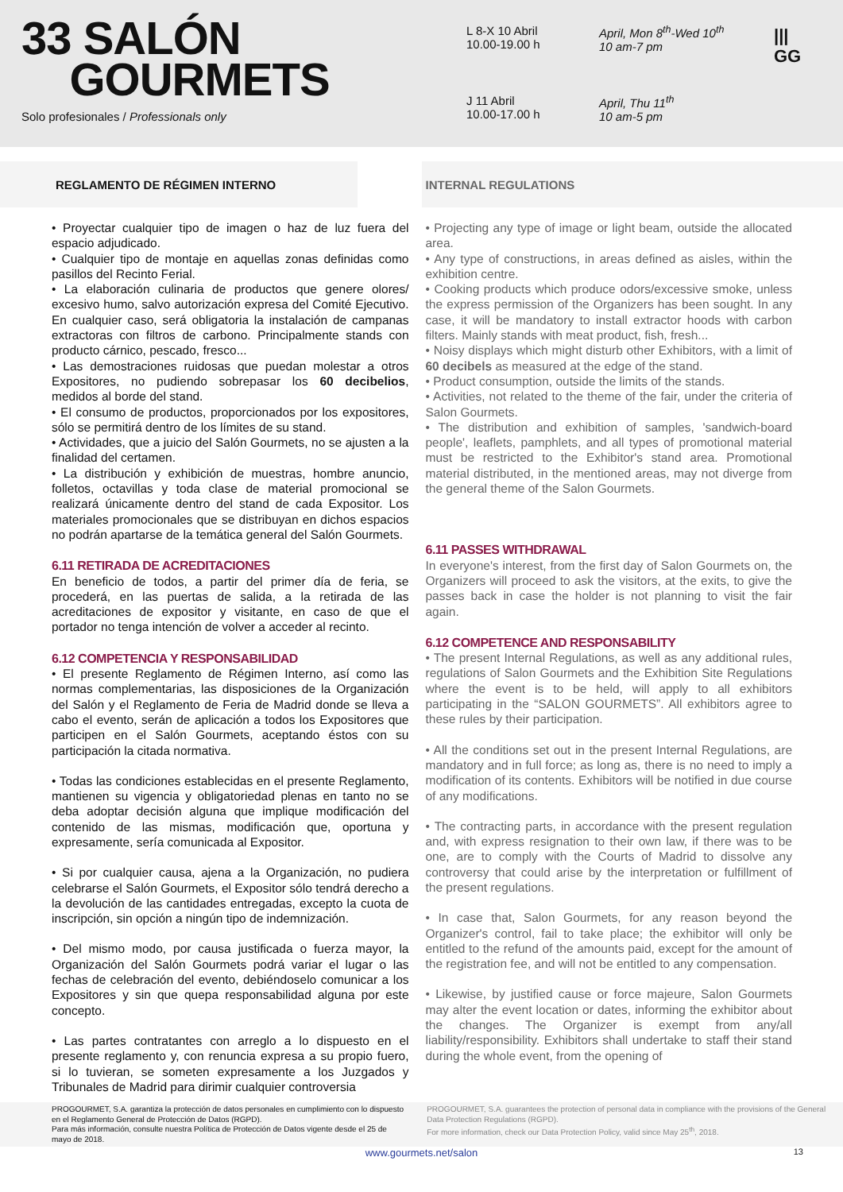33 SALÓN
GOURMETS
Solo profesionales / Professionals only
L 8-X 10 Abril
10.00-19.00 h
April, Mon 8<sup>th</sup>-Wed 10<sup>th</sup>
10 am-7 pm
J 11 Abril
10.00-17.00 h
April, Thu 11<sup>th</sup>
10 am-5 pm
|||
GG
REGLAMENTO DE RÉGIMEN INTERNO
• Proyectar cualquier tipo de imagen o haz de luz fuera del espacio adjudicado.
• Cualquier tipo de montaje en aquellas zonas definidas como pasillos del Recinto Ferial.
• La elaboración culinaria de productos que genere olores/ excesivo humo, salvo autorización expresa del Comité Ejecutivo. En cualquier caso, será obligatoria la instalación de campanas extractoras con filtros de carbono. Principalmente stands con producto cárnico, pescado, fresco...
• Las demostraciones ruidosas que puedan molestar a otros Expositores, no pudiendo sobrepasar los 60 decibelios, medidos al borde del stand.
• El consumo de productos, proporcionados por los expositores, sólo se permitirá dentro de los límites de su stand.
• Actividades, que a juicio del Salón Gourmets, no se ajusten a la finalidad del certamen.
• La distribución y exhibición de muestras, hombre anuncio, folletos, octavillas y toda clase de material promocional se realizará únicamente dentro del stand de cada Expositor. Los materiales promocionales que se distribuyan en dichos espacios no podrán apartarse de la temática general del Salón Gourmets.
6.11 RETIRADA DE ACREDITACIONES
En beneficio de todos, a partir del primer día de feria, se procederá, en las puertas de salida, a la retirada de las acreditaciones de expositor y visitante, en caso de que el portador no tenga intención de volver a acceder al recinto.
6.12 COMPETENCIA Y RESPONSABILIDAD
• El presente Reglamento de Régimen Interno, así como las normas complementarias, las disposiciones de la Organización del Salón y el Reglamento de Feria de Madrid donde se lleva a cabo el evento, serán de aplicación a todos los Expositores que participen en el Salón Gourmets, aceptando éstos con su participación la citada normativa.
• Todas las condiciones establecidas en el presente Reglamento, mantienen su vigencia y obligatoriedad plenas en tanto no se deba adoptar decisión alguna que implique modificación del contenido de las mismas, modificación que, oportuna y expresamente, sería comunicada al Expositor.
• Si por cualquier causa, ajena a la Organización, no pudiera celebrarse el Salón Gourmets, el Expositor sólo tendrá derecho a la devolución de las cantidades entregadas, excepto la cuota de inscripción, sin opción a ningún tipo de indemnización.
• Del mismo modo, por causa justificada o fuerza mayor, la Organización del Salón Gourmets podrá variar el lugar o las fechas de celebración del evento, debiéndoselo comunicar a los Expositores y sin que quepa responsabilidad alguna por este concepto.
• Las partes contratantes con arreglo a lo dispuesto en el presente reglamento y, con renuncia expresa a su propio fuero, si lo tuvieran, se someten expresamente a los Juzgados y Tribunales de Madrid para dirimir cualquier controversia
INTERNAL REGULATIONS
• Projecting any type of image or light beam, outside the allocated area.
• Any type of constructions, in areas defined as aisles, within the exhibition centre.
• Cooking products which produce odors/excessive smoke, unless the express permission of the Organizers has been sought. In any case, it will be mandatory to install extractor hoods with carbon filters. Mainly stands with meat product, fish, fresh...
• Noisy displays which might disturb other Exhibitors, with a limit of 60 decibels as measured at the edge of the stand.
• Product consumption, outside the limits of the stands.
• Activities, not related to the theme of the fair, under the criteria of Salon Gourmets.
• The distribution and exhibition of samples, 'sandwich-board people', leaflets, pamphlets, and all types of promotional material must be restricted to the Exhibitor's stand area. Promotional material distributed, in the mentioned areas, may not diverge from the general theme of the Salon Gourmets.
6.11 PASSES WITHDRAWAL
In everyone's interest, from the first day of Salon Gourmets on, the Organizers will proceed to ask the visitors, at the exits, to give the passes back in case the holder is not planning to visit the fair again.
6.12 COMPETENCE AND RESPONSABILITY
• The present Internal Regulations, as well as any additional rules, regulations of Salon Gourmets and the Exhibition Site Regulations where the event is to be held, will apply to all exhibitors participating in the “SALON GOURMETS”. All exhibitors agree to these rules by their participation.
• All the conditions set out in the present Internal Regulations, are mandatory and in full force; as long as, there is no need to imply a modification of its contents. Exhibitors will be notified in due course of any modifications.
• The contracting parts, in accordance with the present regulation and, with express resignation to their own law, if there was to be one, are to comply with the Courts of Madrid to dissolve any controversy that could arise by the interpretation or fulfillment of the present regulations.
• In case that, Salon Gourmets, for any reason beyond the Organizer's control, fail to take place; the exhibitor will only be entitled to the refund of the amounts paid, except for the amount of the registration fee, and will not be entitled to any compensation.
• Likewise, by justified cause or force majeure, Salon Gourmets may alter the event location or dates, informing the exhibitor about the changes. The Organizer is exempt from any/all liability/responsibility. Exhibitors shall undertake to staff their stand during the whole event, from the opening of
PROGOURMET, S.A. garantiza la protección de datos personales en cumplimiento con lo dispuesto en el Reglamento General de Protección de Datos (RGPD).
Para más información, consulte nuestra Política de Protección de Datos vigente desde el 25 de mayo de 2018.
PROGOURMET, S.A. guarantees the protection of personal data in compliance with the provisions of the General Data Protection Regulations (RGPD).
For more information, check our Data Protection Policy, valid since May 25<sup>th</sup>, 2018.
www.gourmets.net/salon 13